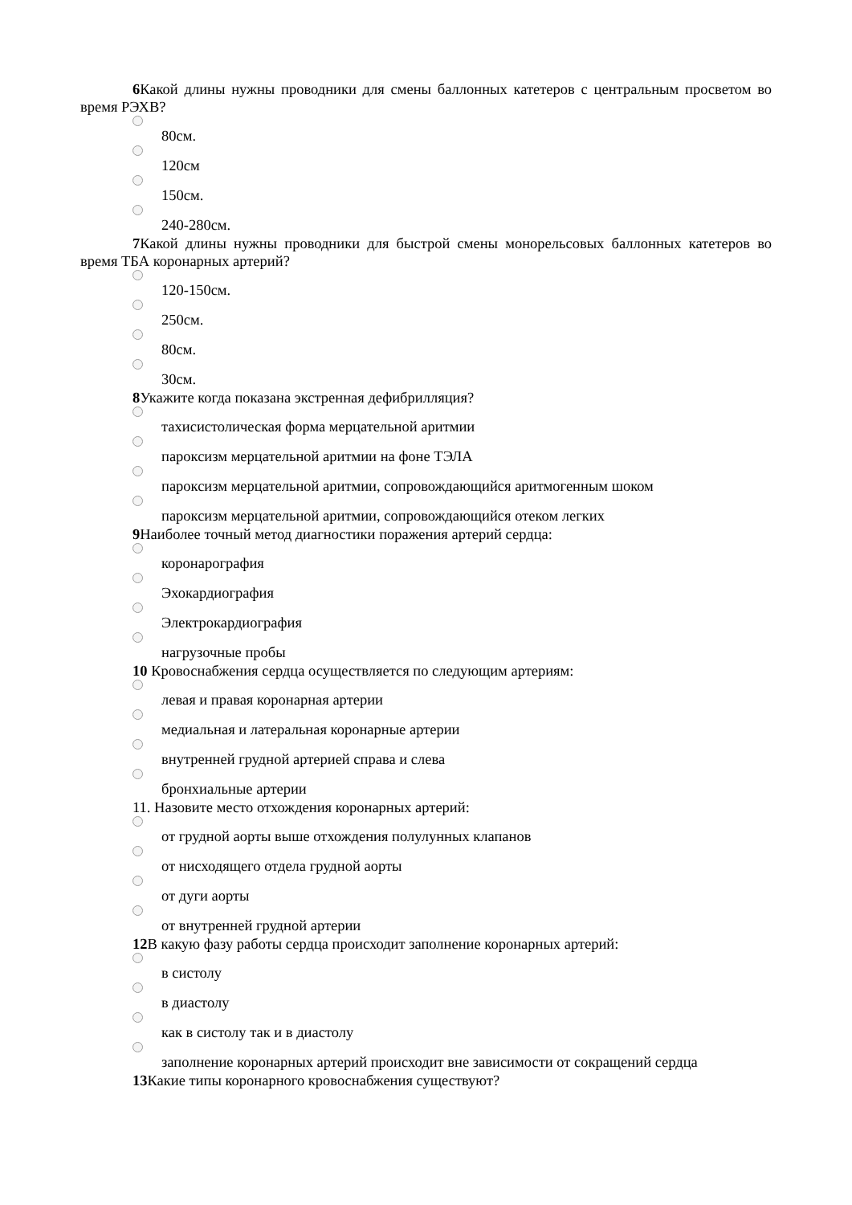6 Какой длины нужны проводники для смены баллонных катетеров с центральным просветом во время РЭХВ?
80см.
120см
150см.
240-280см.
7 Какой длины нужны проводники для быстрой смены монорельсовых баллонных катетеров во время ТБА коронарных артерий?
120-150см.
250см.
80см.
30см.
8 Укажите когда показана экстренная дефибрилляция?
тахисистолическая форма мерцательной аритмии
пароксизм мерцательной аритмии на фоне ТЭЛА
пароксизм мерцательной аритмии, сопровождающийся аритмогенным шоком
пароксизм мерцательной аритмии, сопровождающийся отеком легких
9 Наиболее точный метод диагностики поражения артерий сердца:
коронарография
Эхокардиография
Электрокардиография
нагрузочные пробы
10 Кровоснабжения сердца осуществляется по следующим артериям:
левая и правая коронарная артерии
медиальная и латеральная коронарные артерии
внутренней грудной артерией справа и слева
бронхиальные артерии
11. Назовите место отхождения коронарных артерий:
от грудной аорты выше отхождения полулунных клапанов
от нисходящего отдела грудной аорты
от дуги аорты
от внутренней грудной артерии
12 В какую фазу работы сердца происходит заполнение коронарных артерий:
в систолу
в диастолу
как в систолу так и в диастолу
заполнение коронарных артерий происходит вне зависимости от сокращений сердца
13 Какие типы коронарного кровоснабжения существуют?